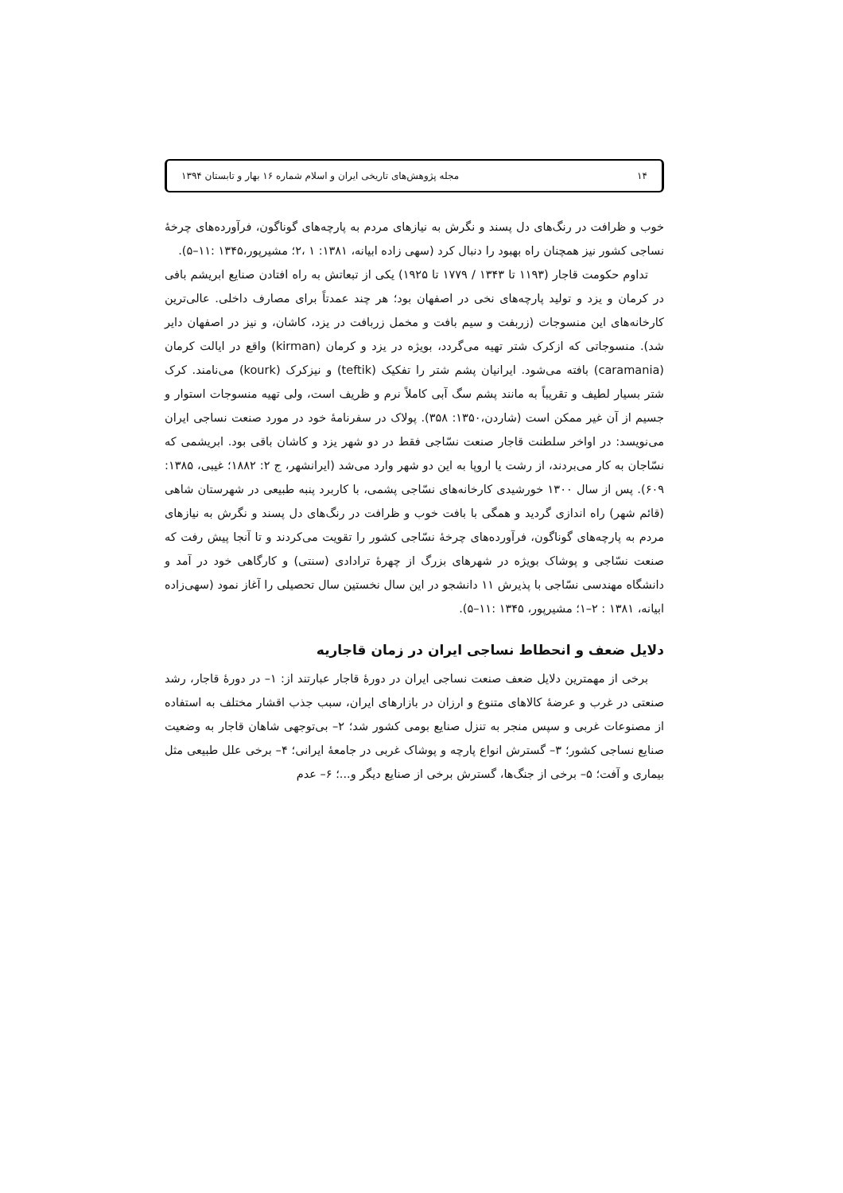۱۴ مجله پژوهش‌های تاریخی ایران و اسلام شماره ۱۶ بهار و تابستان ۱۳۹۴
خوب و ظرافت در رنگ‌های دل پسند و نگرش به نیازهای مردم به پارچه‌های گوناگون، فرآورده‌های چرخهٔ نساجی کشور نیز همچنان راه بهبود را دنبال کرد (سهی زاده ابیانه، ۱۳۸۱: ۱ ،۲؛ مشیرپور،۱۳۴۵ :۱۱–۵).
تداوم حکومت قاجار (۱۱۹۳ تا ۱۳۴۳ / ۱۷۷۹ تا ۱۹۲۵) یکی از تبعاتش به راه افتادن صنایع ابریشم بافی در کرمان و یزد و تولید پارچه‌های نخی در اصفهان بود؛ هر چند عمدتاً برای مصارف داخلی. عالی‌ترین کارخانه‌های این منسوجات (زربفت و سیم بافت و مخمل زربافت در یزد، کاشان، و نیز در اصفهان دایر شد). منسوجاتی که ازکرک شتر تهیه می‌گردد، بویژه در یزد و کرمان (kirman) واقع در ایالت کرمان (caramania) بافته می‌شود. ایرانیان پشم شتر را تفکیک (teftik) و نیزکرک (kourk) می‌نامند. کرک شتر بسیار لطیف و تقریباً به مانند پشم سگ آبی کاملاً نرم و ظریف است، ولی تهیه منسوجات استوار و جسیم از آن غیر ممکن است (شاردن،۱۳۵۰: ۳۵۸). پولاک در سفرنامهٔ خود در مورد صنعت نساجی ایران می‌نویسد: در اواخر سلطنت قاجار صنعت نسّاجی فقط در دو شهر یزد و کاشان باقی بود. ابریشمی که نسّاجان به کار می‌بردند، از رشت یا اروپا به این دو شهر وارد می‌شد (ایرانشهر، ج ۲: ۱۸۸۲؛ غیبی، ۱۳۸۵: ۶۰۹). پس از سال ۱۳۰۰ خورشیدی کارخانه‌های نسّاجی پشمی، با کاربرد پنبه طبیعی در شهرستان شاهی (قائم شهر) راه اندازی گردید و همگی با بافت خوب و ظرافت در رنگ‌های دل پسند و نگرش به نیازهای مردم به پارچه‌های گوناگون، فرآورده‌های چرخهٔ نسّاجی کشور را تقویت می‌کردند و تا آنجا پیش رفت که صنعت نسّاجی و پوشاک بویژه در شهرهای بزرگ از چهرهٔ ترادادی (سنتی) و کارگاهی خود در آمد و دانشگاه مهندسی نسّاجی با پذیرش ۱۱ دانشجو در این سال نخستین سال تحصیلی را آغاز نمود (سهی‌زاده ابیانه، ۱۳۸۱ : ۲–۱؛ مشیرپور، ۱۳۴۵ :۱۱–۵).
دلایل ضعف و انحطاط نساجی ایران در زمان قاجاریه
برخی از مهمترین دلایل ضعف صنعت نساجی ایران در دورهٔ قاجار عبارتند از: ۱– در دورهٔ قاجار، رشد صنعتی در غرب و عرضهٔ کالاهای متنوع و ارزان در بازارهای ایران، سبب جذب اقشار مختلف به استفاده از مصنوعات غربی و سپس منجر به تنزل صنایع بومی کشور شد؛ ۲– بی‌توجهی شاهان قاجار به وضعیت صنایع نساجی کشور؛ ۳– گسترش انواع پارچه و پوشاک غربی در جامعهٔ ایرانی؛ ۴– برخی علل طبیعی مثل بیماری و آفت؛ ۵– برخی از جنگ‌ها، گسترش برخی از صنایع دیگر و...؛ ۶– عدم